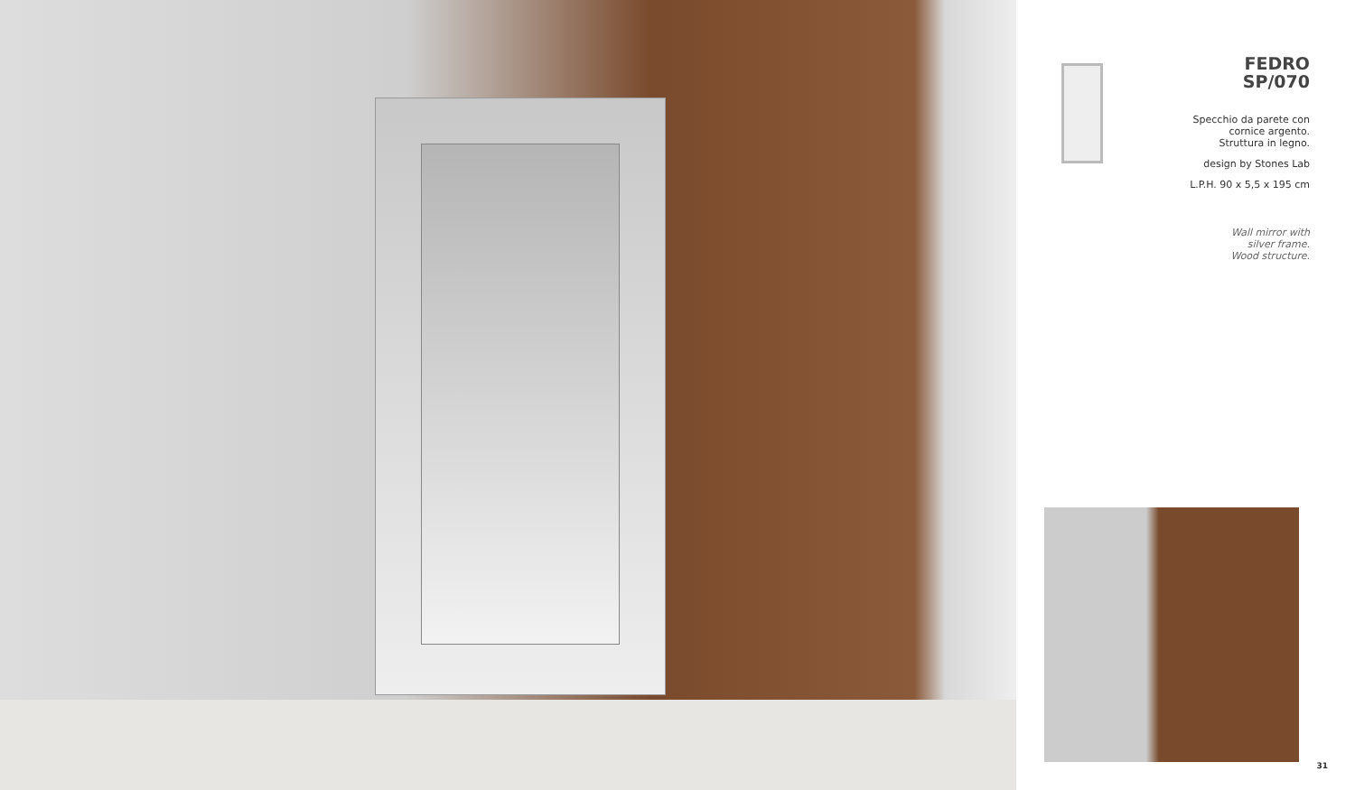FEDRO
SP/070
Specchio da parete con
cornice argento.
Struttura in legno.
design by Stones Lab
L.P.H. 90 x 5,5 x 195 cm
Wall mirror with
silver frame.
Wood structure.
31